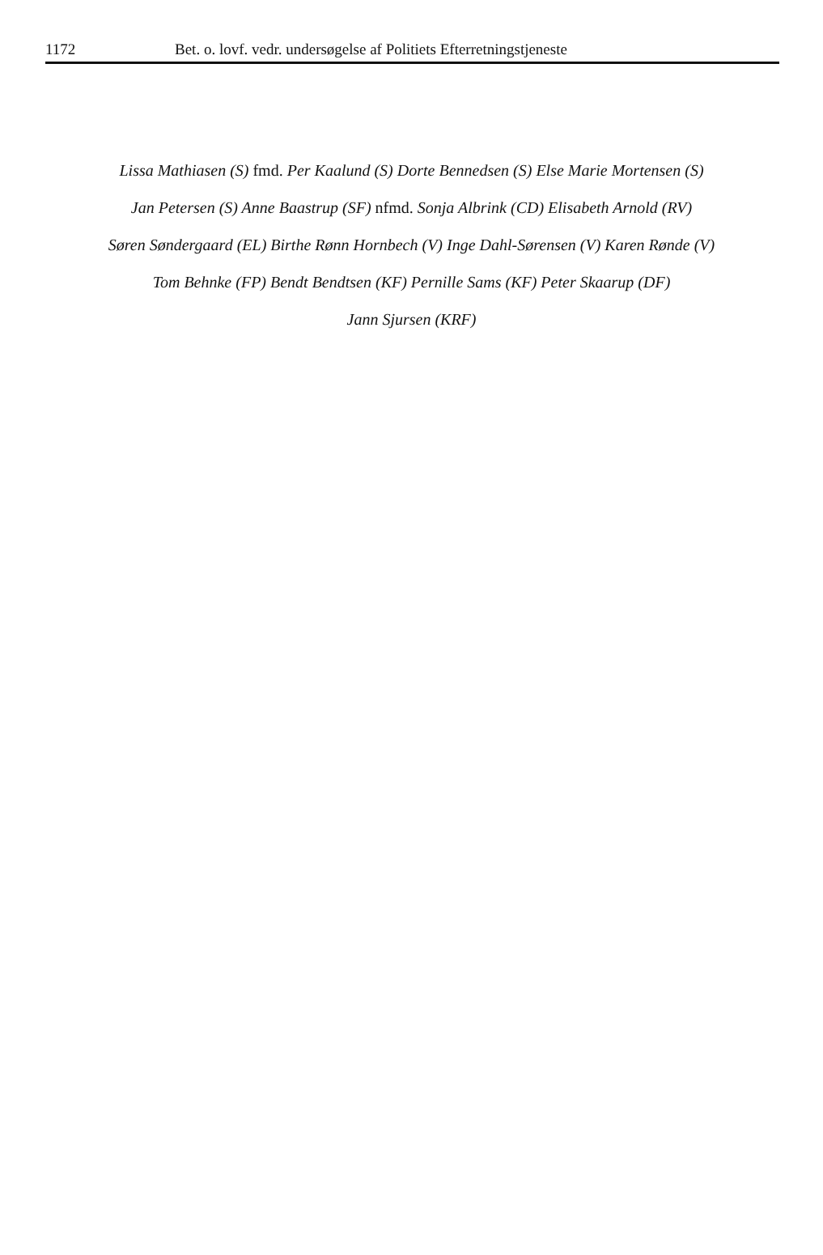1172 Bet. o. lovf. vedr. undersøgelse af Politiets Efterretningstjeneste
Lissa Mathiasen (S) fmd. Per Kaalund (S) Dorte Bennedsen (S) Else Marie Mortensen (S)
Jan Petersen (S) Anne Baastrup (SF) nfmd. Sonja Albrink (CD) Elisabeth Arnold (RV)
Søren Søndergaard (EL) Birthe Rønn Hornbech (V) Inge Dahl-Sørensen (V) Karen Rønde (V)
Tom Behnke (FP) Bendt Bendtsen (KF) Pernille Sams (KF) Peter Skaarup (DF)
Jann Sjursen (KRF)